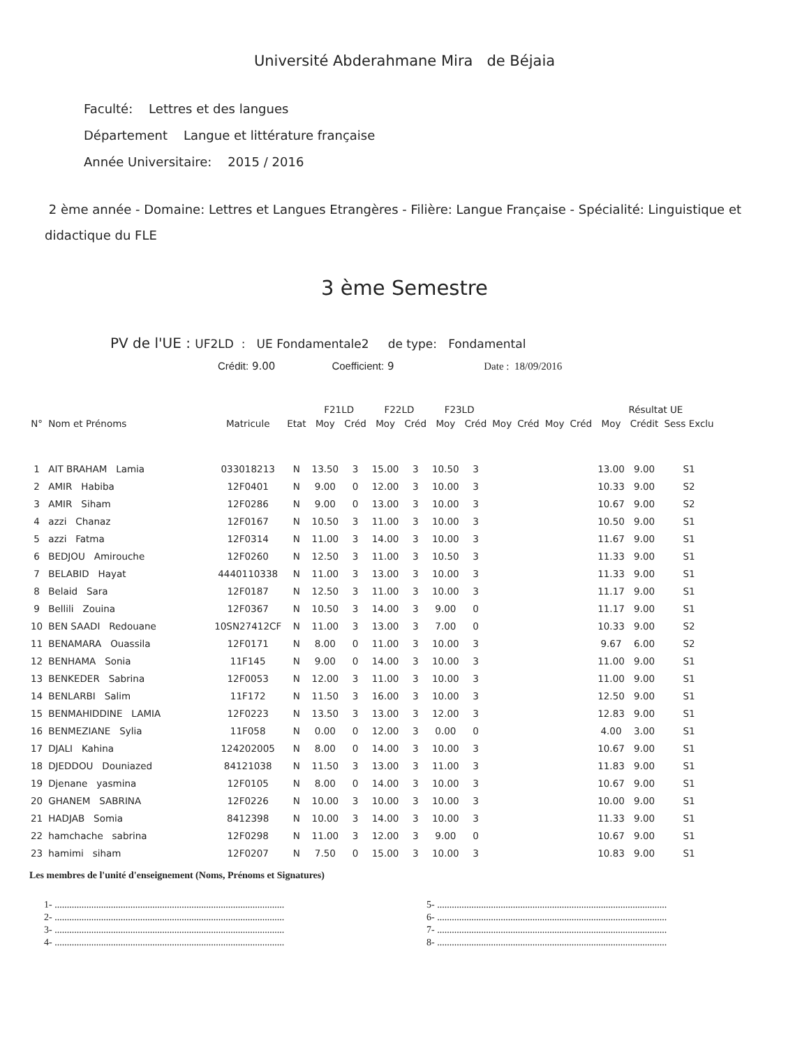Université Abderahmane Mira de Béjaia
Faculté: Lettres et des langues
Département Langue et littérature française
Année Universitaire: 2015 / 2016
2 ème année - Domaine: Lettres et Langues Etrangères - Filière: Langue Française - Spécialité: Linguistique et didactique du FLE
3 ème Semestre
PV de l'UE : UF2LD : UE Fondamentale2 de type: Fondamental
Crédit: 9.00 Coefficient: 9 Date : 18/09/2016
| | | | | F21LD | | F22LD | | F23LD | | | | | | Résultat UE | | |
| --- | --- | --- | --- | --- | --- | --- | --- | --- | --- | --- | --- | --- | --- | --- | --- | --- |
| N° | Nom et Prénoms | Matricule | Etat | Moy | Créd | Moy | Créd | Moy | Créd | Moy | Créd | Moy | Créd | Moy | Crédit | Sess Exclu |
| 1 | AIT BRAHAM Lamia | 033018213 | N | 13.50 | 3 | 15.00 | 3 | 10.50 | 3 | | | | | 13.00 | 9.00 | S1 |
| 2 | AMIR Habiba | 12F0401 | N | 9.00 | 0 | 12.00 | 3 | 10.00 | 3 | | | | | 10.33 | 9.00 | S2 |
| 3 | AMIR Siham | 12F0286 | N | 9.00 | 0 | 13.00 | 3 | 10.00 | 3 | | | | | 10.67 | 9.00 | S2 |
| 4 | azzi Chanaz | 12F0167 | N | 10.50 | 3 | 11.00 | 3 | 10.00 | 3 | | | | | 10.50 | 9.00 | S1 |
| 5 | azzi Fatma | 12F0314 | N | 11.00 | 3 | 14.00 | 3 | 10.00 | 3 | | | | | 11.67 | 9.00 | S1 |
| 6 | BEDJOU Amirouche | 12F0260 | N | 12.50 | 3 | 11.00 | 3 | 10.50 | 3 | | | | | 11.33 | 9.00 | S1 |
| 7 | BELABID Hayat | 4440110338 | N | 11.00 | 3 | 13.00 | 3 | 10.00 | 3 | | | | | 11.33 | 9.00 | S1 |
| 8 | Belaid Sara | 12F0187 | N | 12.50 | 3 | 11.00 | 3 | 10.00 | 3 | | | | | 11.17 | 9.00 | S1 |
| 9 | Bellili Zouina | 12F0367 | N | 10.50 | 3 | 14.00 | 3 | 9.00 | 0 | | | | | 11.17 | 9.00 | S1 |
| 10 | BEN SAADI Redouane | 10SN27412CF | N | 11.00 | 3 | 13.00 | 3 | 7.00 | 0 | | | | | 10.33 | 9.00 | S2 |
| 11 | BENAMARA Ouassila | 12F0171 | N | 8.00 | 0 | 11.00 | 3 | 10.00 | 3 | | | | | 9.67 | 6.00 | S2 |
| 12 | BENHAMA Sonia | 11F145 | N | 9.00 | 0 | 14.00 | 3 | 10.00 | 3 | | | | | 11.00 | 9.00 | S1 |
| 13 | BENKEDER Sabrina | 12F0053 | N | 12.00 | 3 | 11.00 | 3 | 10.00 | 3 | | | | | 11.00 | 9.00 | S1 |
| 14 | BENLARBI Salim | 11F172 | N | 11.50 | 3 | 16.00 | 3 | 10.00 | 3 | | | | | 12.50 | 9.00 | S1 |
| 15 | BENMAHIDDINE LAMIA | 12F0223 | N | 13.50 | 3 | 13.00 | 3 | 12.00 | 3 | | | | | 12.83 | 9.00 | S1 |
| 16 | BENMEZIANE Sylia | 11F058 | N | 0.00 | 0 | 12.00 | 3 | 0.00 | 0 | | | | | 4.00 | 3.00 | S1 |
| 17 | DJALI Kahina | 124202005 | N | 8.00 | 0 | 14.00 | 3 | 10.00 | 3 | | | | | 10.67 | 9.00 | S1 |
| 18 | DJEDDOU Douniazed | 84121038 | N | 11.50 | 3 | 13.00 | 3 | 11.00 | 3 | | | | | 11.83 | 9.00 | S1 |
| 19 | Djenane yasmina | 12F0105 | N | 8.00 | 0 | 14.00 | 3 | 10.00 | 3 | | | | | 10.67 | 9.00 | S1 |
| 20 | GHANEM SABRINA | 12F0226 | N | 10.00 | 3 | 10.00 | 3 | 10.00 | 3 | | | | | 10.00 | 9.00 | S1 |
| 21 | HADJAB Somia | 8412398 | N | 10.00 | 3 | 14.00 | 3 | 10.00 | 3 | | | | | 11.33 | 9.00 | S1 |
| 22 | hamchache sabrina | 12F0298 | N | 11.00 | 3 | 12.00 | 3 | 9.00 | 0 | | | | | 10.67 | 9.00 | S1 |
| 23 | hamimi siham | 12F0207 | N | 7.50 | 0 | 15.00 | 3 | 10.00 | 3 | | | | | 10.83 | 9.00 | S1 |
Les membres de l'unité d'enseignement (Noms, Prénoms et Signatures)
1- ..............................................................................................
2- ..............................................................................................
3- ..............................................................................................
4- ..............................................................................................
5- ..............................................................................................
6- ..............................................................................................
7- ..............................................................................................
8- ..............................................................................................